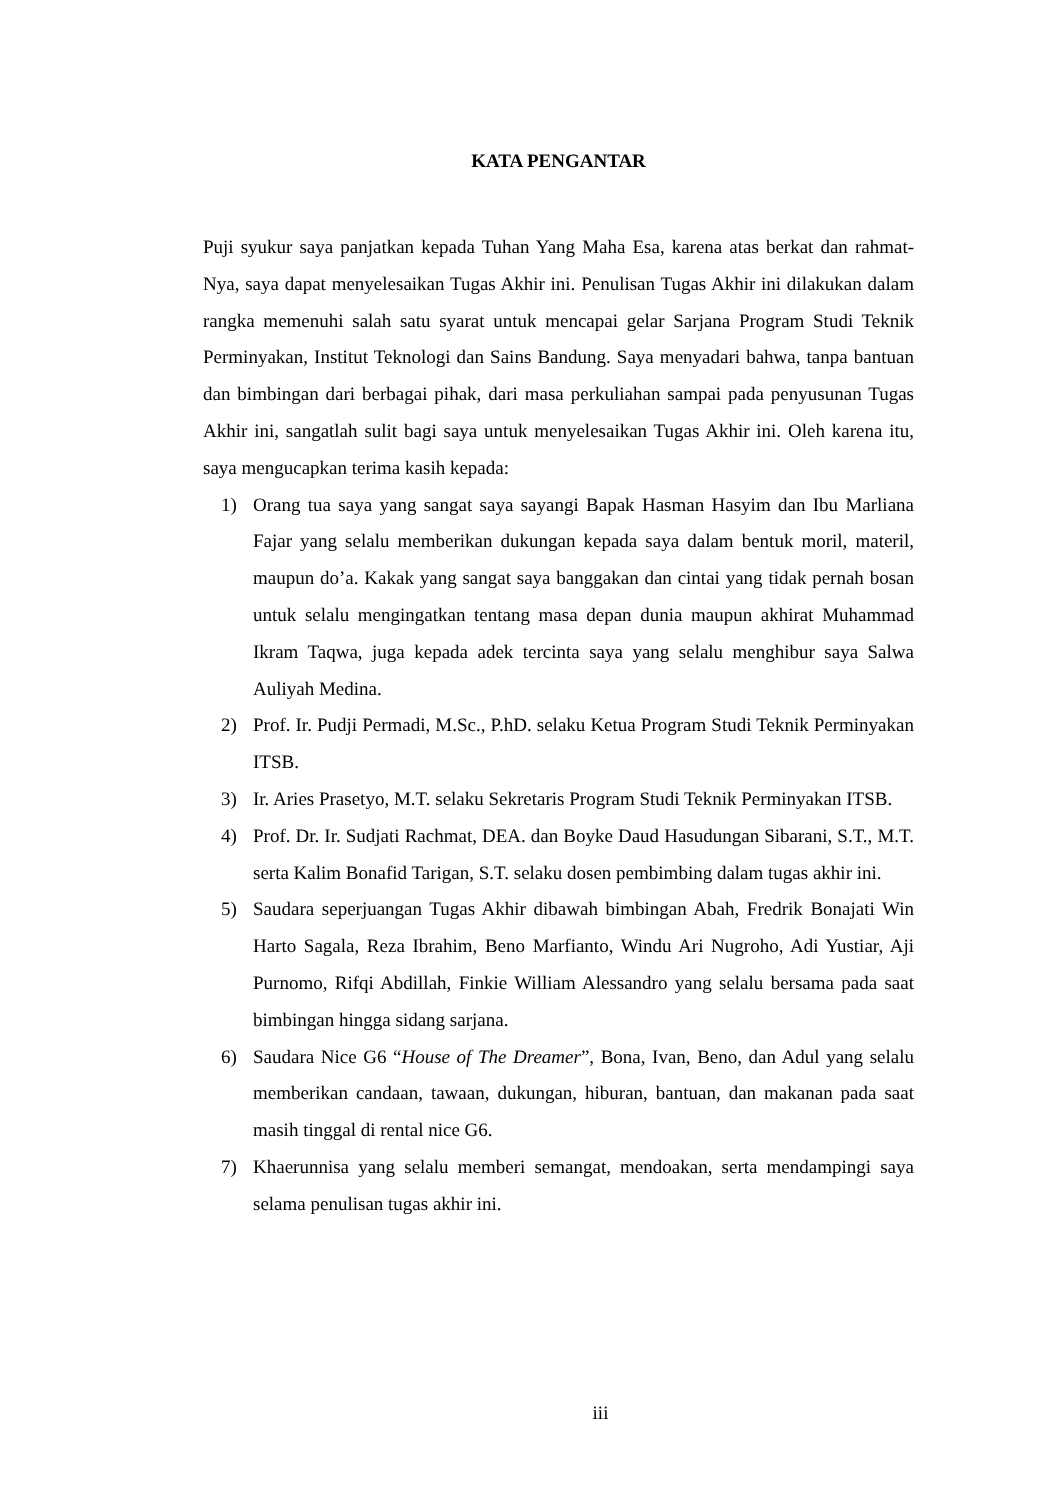KATA PENGANTAR
Puji syukur saya panjatkan kepada Tuhan Yang Maha Esa, karena atas berkat dan rahmat- Nya, saya dapat menyelesaikan Tugas Akhir ini. Penulisan Tugas Akhir ini dilakukan dalam rangka memenuhi salah satu syarat untuk mencapai gelar Sarjana Program Studi Teknik Perminyakan, Institut Teknologi dan Sains Bandung. Saya menyadari bahwa, tanpa bantuan dan bimbingan dari berbagai pihak, dari masa perkuliahan sampai pada penyusunan Tugas Akhir ini, sangatlah sulit bagi saya untuk menyelesaikan Tugas Akhir ini. Oleh karena itu, saya mengucapkan terima kasih kepada:
1) Orang tua saya yang sangat saya sayangi Bapak Hasman Hasyim dan Ibu Marliana Fajar yang selalu memberikan dukungan kepada saya dalam bentuk moril, materil, maupun do’a. Kakak yang sangat saya banggakan dan cintai yang tidak pernah bosan untuk selalu mengingatkan tentang masa depan dunia maupun akhirat Muhammad Ikram Taqwa, juga kepada adek tercinta saya yang selalu menghibur saya Salwa Auliyah Medina.
2) Prof. Ir. Pudji Permadi, M.Sc., P.hD. selaku Ketua Program Studi Teknik Perminyakan ITSB.
3) Ir. Aries Prasetyo, M.T. selaku Sekretaris Program Studi Teknik Perminyakan ITSB.
4) Prof. Dr. Ir. Sudjati Rachmat, DEA. dan Boyke Daud Hasudungan Sibarani, S.T., M.T. serta Kalim Bonafid Tarigan, S.T. selaku dosen pembimbing dalam tugas akhir ini.
5) Saudara seperjuangan Tugas Akhir dibawah bimbingan Abah, Fredrik Bonajati Win Harto Sagala, Reza Ibrahim, Beno Marfianto, Windu Ari Nugroho, Adi Yustiar, Aji Purnomo, Rifqi Abdillah, Finkie William Alessandro yang selalu bersama pada saat bimbingan hingga sidang sarjana.
6) Saudara Nice G6 “House of The Dreamer”, Bona, Ivan, Beno, dan Adul yang selalu memberikan candaan, tawaan, dukungan, hiburan, bantuan, dan makanan pada saat masih tinggal di rental nice G6.
7) Khaerunnisa yang selalu memberi semangat, mendoakan, serta mendampingi saya selama penulisan tugas akhir ini.
iii